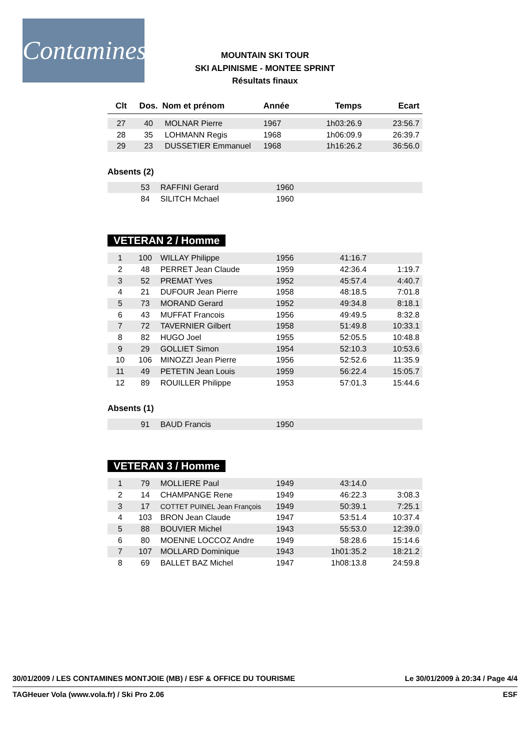Contamines
MOUNTAIN SKI TOUR
SKI ALPINISME - MONTEE SPRINT
Résultats finaux
| Clt | Dos. | Nom et prénom | Année | Temps | Ecart |
| --- | --- | --- | --- | --- | --- |
| 27 | 40 | MOLNAR Pierre | 1967 | 1h03:26.9 | 23:56.7 |
| 28 | 35 | LOHMANN Regis | 1968 | 1h06:09.9 | 26:39.7 |
| 29 | 23 | DUSSETIER Emmanuel | 1968 | 1h16:26.2 | 36:56.0 |
Absents (2)
| | 53 | RAFFINI Gerard | 1960 | | |
| | 84 | SILITCH Mchael | 1960 | | |
VETERAN 2 / Homme
| 1 | 100 | WILLAY Philippe | 1956 | 41:16.7 | |
| 2 | 48 | PERRET Jean Claude | 1959 | 42:36.4 | 1:19.7 |
| 3 | 52 | PREMAT Yves | 1952 | 45:57.4 | 4:40.7 |
| 4 | 21 | DUFOUR Jean Pierre | 1958 | 48:18.5 | 7:01.8 |
| 5 | 73 | MORAND Gerard | 1952 | 49:34.8 | 8:18.1 |
| 6 | 43 | MUFFAT Francois | 1956 | 49:49.5 | 8:32.8 |
| 7 | 72 | TAVERNIER Gilbert | 1958 | 51:49.8 | 10:33.1 |
| 8 | 82 | HUGO Joel | 1955 | 52:05.5 | 10:48.8 |
| 9 | 29 | GOLLIET Simon | 1954 | 52:10.3 | 10:53.6 |
| 10 | 106 | MINOZZI Jean Pierre | 1956 | 52:52.6 | 11:35.9 |
| 11 | 49 | PETETIN Jean Louis | 1959 | 56:22.4 | 15:05.7 |
| 12 | 89 | ROUILLER Philippe | 1953 | 57:01.3 | 15:44.6 |
Absents (1)
| | 91 | BAUD Francis | 1950 | | |
VETERAN 3 / Homme
| 1 | 79 | MOLLIERE Paul | 1949 | 43:14.0 | |
| 2 | 14 | CHAMPANGE Rene | 1949 | 46:22.3 | 3:08.3 |
| 3 | 17 | COTTET PUINEL Jean François | 1949 | 50:39.1 | 7:25.1 |
| 4 | 103 | BRON Jean Claude | 1947 | 53:51.4 | 10:37.4 |
| 5 | 88 | BOUVIER Michel | 1943 | 55:53.0 | 12:39.0 |
| 6 | 80 | MOENNE LOCCOZ Andre | 1949 | 58:28.6 | 15:14.6 |
| 7 | 107 | MOLLARD Dominique | 1943 | 1h01:35.2 | 18:21.2 |
| 8 | 69 | BALLET BAZ Michel | 1947 | 1h08:13.8 | 24:59.8 |
30/01/2009 / LES CONTAMINES MONTJOIE (MB) / ESF & OFFICE DU TOURISME Le 30/01/2009 à 20:34 / Page 4/4
TAGHeuer Vola (www.vola.fr) / Ski Pro 2.06 ESF